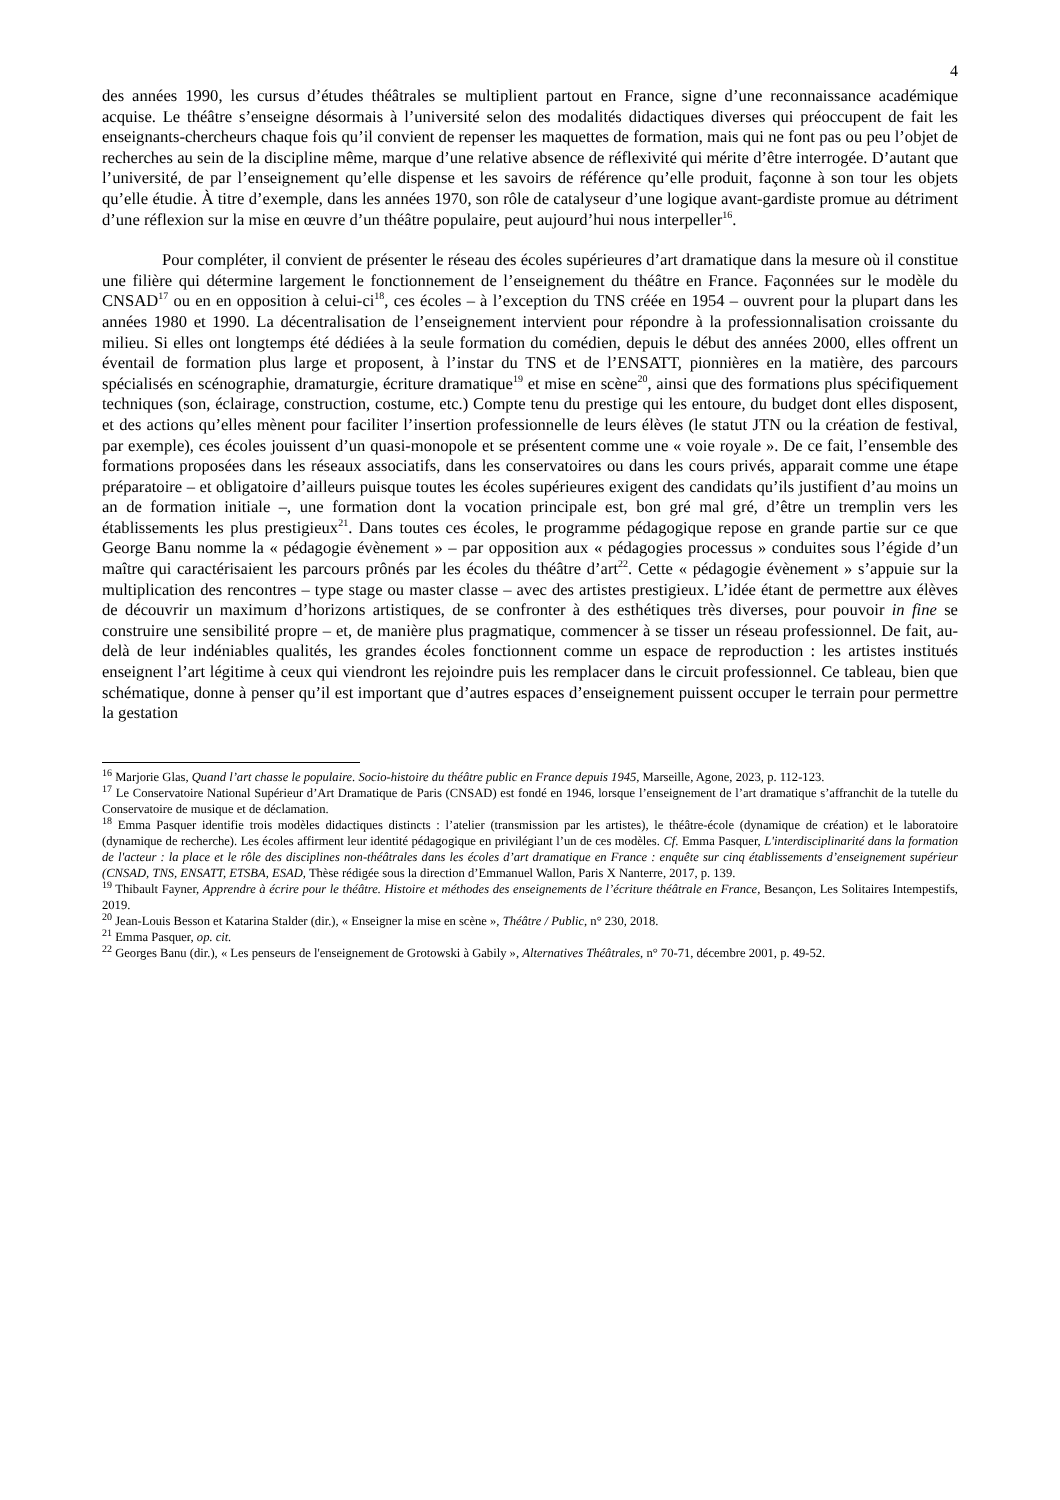4
des années 1990, les cursus d’études théâtrales se multiplient partout en France, signe d’une reconnaissance académique acquise. Le théâtre s’enseigne désormais à l’université selon des modalités didactiques diverses qui préoccupent de fait les enseignants-chercheurs chaque fois qu’il convient de repenser les maquettes de formation, mais qui ne font pas ou peu l’objet de recherches au sein de la discipline même, marque d’une relative absence de réflexivité qui mérite d’être interrogée. D’autant que l’université, de par l’enseignement qu’elle dispense et les savoirs de référence qu’elle produit, façonne à son tour les objets qu’elle étudie. À titre d’exemple, dans les années 1970, son rôle de catalyseur d’une logique avant-gardiste promue au détriment d’une réflexion sur la mise en œuvre d’un théâtre populaire, peut aujourd’hui nous interpeller<sup>16</sup>.
Pour compléter, il convient de présenter le réseau des écoles supérieures d’art dramatique dans la mesure où il constitue une filière qui détermine largement le fonctionnement de l’enseignement du théâtre en France. Façonnées sur le modèle du CNSAD<sup>17</sup> ou en en opposition à celui-ci<sup>18</sup>, ces écoles – à l’exception du TNS créée en 1954 – ouvrent pour la plupart dans les années 1980 et 1990. La décentralisation de l’enseignement intervient pour répondre à la professionnalisation croissante du milieu. Si elles ont longtemps été dédiées à la seule formation du comédien, depuis le début des années 2000, elles offrent un éventail de formation plus large et proposent, à l’instar du TNS et de l’ENSATT, pionnières en la matière, des parcours spécialisés en scénographie, dramaturgie, écriture dramatique<sup>19</sup> et mise en scène<sup>20</sup>, ainsi que des formations plus spécifiquement techniques (son, éclairage, construction, costume, etc.) Compte tenu du prestige qui les entoure, du budget dont elles disposent, et des actions qu’elles mènent pour faciliter l’insertion professionnelle de leurs élèves (le statut JTN ou la création de festival, par exemple), ces écoles jouissent d’un quasi-monopole et se présentent comme une « voie royale ». De ce fait, l’ensemble des formations proposées dans les réseaux associatifs, dans les conservatoires ou dans les cours privés, apparait comme une étape préparatoire – et obligatoire d’ailleurs puisque toutes les écoles supérieures exigent des candidats qu’ils justifient d’au moins un an de formation initiale –, une formation dont la vocation principale est, bon gré mal gré, d’être un tremplin vers les établissements les plus prestigieux<sup>21</sup>. Dans toutes ces écoles, le programme pédagogique repose en grande partie sur ce que George Banu nomme la « pédagogie évènement » – par opposition aux « pédagogies processus » conduites sous l’égide d’un maître qui caractérisaient les parcours prônés par les écoles du théâtre d’art<sup>22</sup>. Cette « pédagogie évènement » s’appuie sur la multiplication des rencontres – type stage ou master classe – avec des artistes prestigieux. L’idée étant de permettre aux élèves de découvrir un maximum d’horizons artistiques, de se confronter à des esthétiques très diverses, pour pouvoir in fine se construire une sensibilité propre – et, de manière plus pragmatique, commencer à se tisser un réseau professionnel. De fait, au-delà de leur indéniables qualités, les grandes écoles fonctionnent comme un espace de reproduction : les artistes institués enseignent l’art légitime à ceux qui viendront les rejoindre puis les remplacer dans le circuit professionnel. Ce tableau, bien que schématique, donne à penser qu’il est important que d’autres espaces d’enseignement puissent occuper le terrain pour permettre la gestation
<sup>16</sup> Marjorie Glas, Quand l’art chasse le populaire. Socio-histoire du théâtre public en France depuis 1945, Marseille, Agone, 2023, p. 112-123.
<sup>17</sup> Le Conservatoire National Supérieur d’Art Dramatique de Paris (CNSAD) est fondé en 1946, lorsque l’enseignement de l’art dramatique s’affranchit de la tutelle du Conservatoire de musique et de déclamation.
<sup>18</sup> Emma Pasquer identifie trois modèles didactiques distincts : l’atelier (transmission par les artistes), le théâtre-école (dynamique de création) et le laboratoire (dynamique de recherche). Les écoles affirment leur identité pédagogique en privilégiant l’un de ces modèles. Cf. Emma Pasquer, L'interdisciplinarité dans la formation de l'acteur : la place et le rôle des disciplines non-théâtrales dans les écoles d’art dramatique en France : enquête sur cinq établissements d’enseignement supérieur (CNSAD, TNS, ENSATT, ETSBA, ESAD, Thèse rédigée sous la direction d’Emmanuel Wallon, Paris X Nanterre, 2017, p. 139.
<sup>19</sup> Thibault Fayner, Apprendre à écrire pour le théâtre. Histoire et méthodes des enseignements de l’écriture théâtrale en France, Besançon, Les Solitaires Intempestifs, 2019.
<sup>20</sup> Jean-Louis Besson et Katarina Stalder (dir.), « Enseigner la mise en scène », Théâtre / Public, n° 230, 2018.
<sup>21</sup> Emma Pasquer, op. cit.
<sup>22</sup> Georges Banu (dir.), « Les penseurs de l'enseignement de Grotowski à Gabily », Alternatives Théâtrales, n° 70-71, décembre 2001, p. 49-52.